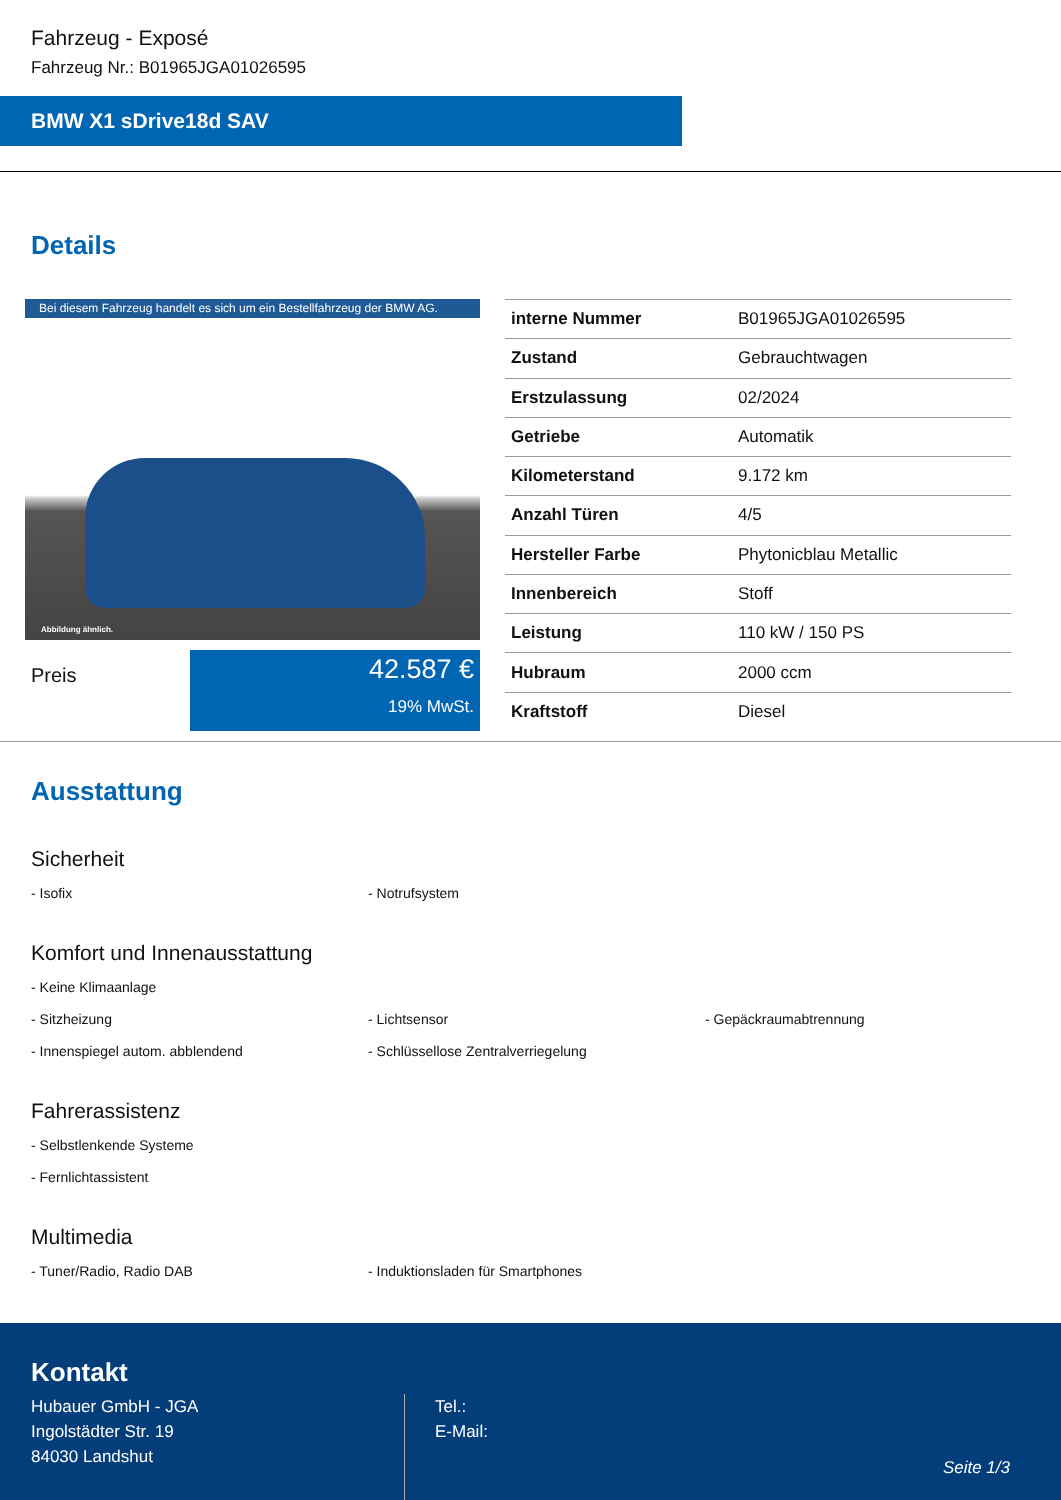Fahrzeug - Exposé
Fahrzeug Nr.: B01965JGA01026595
BMW X1 sDrive18d SAV
Details
Bei diesem Fahrzeug handelt es sich um ein Bestellfahrzeug der BMW AG.
Abbildung ähnlich.
Preis
42.587 €
19% MwSt.
| interne Nummer | B01965JGA01026595 |
| Zustand | Gebrauchtwagen |
| Erstzulassung | 02/2024 |
| Getriebe | Automatik |
| Kilometerstand | 9.172 km |
| Anzahl Türen | 4/5 |
| Hersteller Farbe | Phytonicblau Metallic |
| Innenbereich | Stoff |
| Leistung | 110 kW / 150 PS |
| Hubraum | 2000 ccm |
| Kraftstoff | Diesel |
Ausstattung
Sicherheit
- Isofix - Notrufsystem
Komfort und Innenausstattung
- Keine Klimaanlage
- Sitzheizung - Lichtsensor - Gepäckraumabtrennung
- Innenspiegel autom. abblendend - Schlüssellose Zentralverriegelung
Fahrerassistenz
- Selbstlenkende Systeme
- Fernlichtassistent
Multimedia
- Tuner/Radio, Radio DAB - Induktionsladen für Smartphones
Kontakt
Hubauer GmbH - JGA
Ingolstädter Str. 19
84030 Landshut
Tel.:
E-Mail:
Seite 1/3